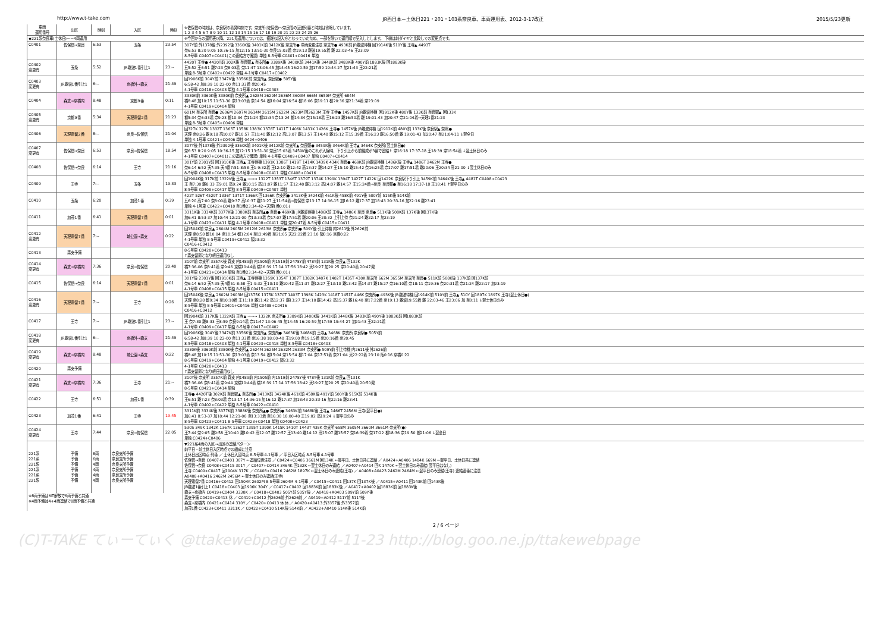http://www.t-take.com JR西日本－土休日221・201・103系奈良車、車両運用表、2012-3-17改正 2015/5/23更新
| 車両 運用番号 | 出区 | 時刻 | 入区 | 時刻 | ※佐保信の時刻は、奈良駅の着発時刻です。奈支所(佐保信)～奈良間の回送列番と時刻は省略しています。 1 2 3 4 5 6 7 8 9 10 11 12 13 14 15 16 17 18 19 20 21 22 23 24 25 26 |
| --- | --- | --- | --- | --- | --- |
| ◆221系奈良車(土休日)－－4両運用 | | | | | ※今回からの運用表以降、221系運用については、複雑な記入方となっていたため、一部を除いて運用順で記入しとします。 下線は前ダイヤと比較しての変更点です。 |
| C0401 | 佐保信→奈良 | 6:53 | 五条 | 23:54 | 307Y前 外1378後 外2392後 3360K後 3401K前 3412K後 奈支所● 車両変更注意 奈支所● 493K前 JR難波待機 回1914K後 510Y後 王寺▲ 4493T |
| | | | | | 奈6:53 8:20 9:05 10:36-15 加12:15 13:51-30 奈良15:03着 奈19:13 難波19:55着 難 22:03-46 王23:09 |
| | | | | | 8-5号車 C0407+C0401(この連結方で確認) 単独 8-5号車 C0401+C0416 単独 |
| C0402 変更有 | 五条 | 5:52 | JR難波1番引上1 | 23:-- | 4420T 王寺● 4420T前 302K後 奈良駅▲ 奈支所● 3389K後 3400K前 3441K後 3448K前 3483K後 490Y前 1883K後 回1883K後 五5:52 王6:51 難7:23 奈8:03着 奈11:47 13:06-45 加14:45 16:20-59 加17:59 19:44-27 加21:43 王22:21着 単独 8-5号車 C0402+C0422 単独 4-1号車 C0417+C0402 |
| C0403 変更有 | JR難波1番引上1 | 6:-- | 京橋外→森支 | 21:49 | 回1906K前 304Y前 3347K後 3356K前 奈支所▲ 奈良駅● 505Y後 6:58-42 加8:39 10:22-00 奈11:33着 奈20:45 4-1号車 C0418+C0403 単独 4-1号車 C0418+C0403 |
| C0404 | 森支→京橋内 | 8:48 | 京都9番 | 0:11 | 3330K前 3369K後 3380K前 奈支所▲ 2628M 2629M 2636M 3603M 666M 3659M 奈支所 684M 橋8:48 加10:15 11:51-30 奈13:03着 奈14:54 都16:04 奈16:54 都18:06 奈19:11 都20:36 奈21:34着 奈23:09 4-1号車 C0419+C0404 単独 |
| C0405 変更有 | 京都9番 | 5:34 | 天理電留2番 | 21:23 | 601M 奈支所 奈良● 2606M 2607M 2614M 2615M 2622M 2623M 回2623M 王寺 王寺● 1457K前 JR難波待機 回1912K後 480Y後 133K前 奈良駅▲ 回133K 都5:34 奈6:33着 奈9:23 都10:34 奈11:24 都12:34 奈13:24 都14:34 奈15:18着 王16:23 難16:50着 難 19:01-43 加20:47 奈21:04着→天理1番21:23 単独 8-5号車 C0405+C0406 単独 |
| C0406 | 天理電留2番 | 8:-- | 奈良→佐保信 | 21:04 | 回327K 327K 1332T 1363T 1358K 1383K 1378T 1411T 1406K 1431K 1426K 王寺● 1457K後 JR難波待機 回1912K前 480Y前 133K後 奈良駅▲ 奈電● 天理 奈8:26 難9:18 高10:07 難10:57 王11:40 難12:12 高13:07 難13:57 王14:40 難15:12 王15:39着 王16:23 難16:50着 難 19:01-43 加20:47 奈21:04-11 ↓翌全日 単独 4-1号車 C0421+C0406 単独 0424+0406 |
| C0407 変更有 | 佐保信→奈良 | 6:53 | 奈良→佐保信 | 18:54 | 307Y後 外1378後 外2392後 3360K前 3401K後 3412K前 奈支所▲ 奈良駅● 3459K後 3464K前 王寺▲ 3464K 奈支所(翌土休日●) 奈6:53 8:20 9:05 10:36-15 加12:15 13:51-30 奈良15:03着 3459K後のこれが入線時、下り引上から前編成が3番で連結↑ 奈16:18 17:37-18 王18:39 奈18:54着 ↓翌土休日のみ 4-1号車 C0407+C0401(この連結方で確認) 単独 4-1号車 C0409+C0407 単独 C0407+C0414 |
| C0408 | 佐保信→奈良 | 6:14 | 王寺 | 21:16 | 301Y前 2301Y前 回1910K後 王寺▲ 王寺待機 1391K 1386T 1419T 1414K 1439K 434K 奈良● 469K前 JR難波待機 1486K後 王寺▲ 1486T 2462M 王寺● 奈6:14 6:52 天7:35-天4番7:51-8:58-王1-9:32着 王12:10 難12:42 高13:37 難14:27 王15:10 難15:42 奈16:25着 奈17:07 難17:51着 難20:06 王20:34 高21:00 ↓翌土休日のみ 8-5号車 C0408+C0415 単独 8-5号車 C0408+C0411 単独 C0408+C0416 |
| C0409 | 王寺 | 7:-- | 五条 | 19:33 | 回1904K後 317K前 1322K後 王寺▲ →→→ 1322T 1353T 1346T 1379T 1374K 1399K 1394T 1427T 1422K 回1422K 奈良駅下り引上 3459K前 3464K後 王寺▲ 4481T C0408+C0423 王 奈7:30 難8:33 王9:01 高9:24 難10:15 高11:07 難11:57 王12:40 難13:12 高14:07 難14:57 王15:24着→奈良 奈良駅● 奈16:18 17:37-18 王18:41 ↑翌平日のみ 8-5号車 C0409+C0417 単独 8-5号車 C0409+C0407 単独 |
| C0410 | 五条 | 6:20 | 加茂1番 | 0:39 | 422T 526T 4529T 1336T 1371T 1366K 回1366K 奈支所● 3413K後 3424K前 461K後 458K前 491Y後 500Y前 515K後 514K前 五6:20 高7:00 奈8:00着 難9:37 高10:37 難11:27 王11:54着→佐保信 奈13:17 14:36-15 加16:12 難17:37 加18:43 20:33-16 加22:16 難23:41 単独 4-1号車 C0422+C0410 奈1番23:34-42→天理1番0:01↓ |
| C0411 | 加茂1番 | 6:41 | 天理電留7番 | 0:01 | 3311K後 3334K前 3377K後 3388K前 奈支所▲● 奈良● 469K後 JR難波待機 1486K前 王寺▲ 1486K 奈良 奈良● 511K後 508K前 137K後 回137K後 加6:41 8:53-37 加10:44 12:21-00 奈13:33着 奈17:07 難17:51着 難20:06 王20:32 上引上待 奈21:24 難22:17 加23:19 4-1号車 C0423+C0411 単独 4-1号車 C0408+C0411 単独 奈20:47着 8-5号車 C0415+C0411 |
| C0412 変更有 | 天理電留7番 | 7:-- | 城公園→森支 | 0:22 | 回1504K前 奈良▲ 2604M 2605M 2612M 2613M 奈支所● 奈支所● 509Y後 引上待機 内2611後 外2626前 天理 奈8:58 都10:04 奈10:54 都12:04 奈12:49着 奈21:05 天22:22着 23:10 阪0:16 京橋0:22 4-1号車 単独 8-5号車 C0419+C0412 阪23:32 C0416+C0412 |
| C0413 | 森支予備 | | | | 8-5号車 C0420+C0413 ↑森支留置となり終日運用なし |
| C0414 変更有 | 森支→京橋内 | 7:36 | 奈良→佐保信 | 20:40 | 310Y前 奈支所 3357K後 森支 内1489前 内1505前 内1519前 2478Y前 478Y前 131K後 奈良▲ 回132K 橋7:36-06 奈8:41着 奈9:46 京橋10:44着 橋16:39 17:14 17:56 18:42 天19:27 加20:25 奈20:40着 20:47発 4-1号車 C0421+C0414 単独 奈1番23:34-42→天理1番0:01↓ |
| C0415 | 佐保信→奈良 | 6:14 | 天理電留7番 | 0:01 | 301Y後 2301Y後 回1910K前 王寺▲ 王寺待機 1359K 1354T 1387T 1382K 1407K 1402T 1435T 430K 奈支所 662M 3655M 奈支所 奈良● 511K前 508K後 137K前 回137K前 奈6:14 6:52 天7:35-天4番51-8:58-王1-9:32 王10:10 難10:42 高11:37 難12:27 王13:10 難13:42 高14:37 難15:27 奈16:10着 奈18:11 奈19:36 奈20:31着 奈21:24 難22:17 加23:19 4-1号車 C0408+C0415 単独 8-5号車 C0415+C0411 |
| C0416 変更有 | 天理電留7番 | 7:-- | 王寺 | 0:26 | 回1504K後 奈良▲ 2602M 2603M 回1375K 1375K 1370T 1403T 1398K 1423K 1418T 1451T 446K 奈支所● 493K後 JR難波待機 回1914K前 510Y前 王寺▲ 510Y 回1897K 1897K 王寺(翌土休日●) 天理 奈8:28 都9:34 奈10:18着 王11:10 難11:42 高12:37 難13:27 王14:10 難14:42 高15:37 難16:40 奈17:22着 奈19:13 難波19:55着 難 22:03-46 王23:06 加 奈0:11 ↓翌土休日のみ 8-5号車 単独 8-5号車 C0401+C0416 単独 C0408+C0416 C0416+C0412 |
| C0417 | 王寺 | 7:-- | JR難波1番引上1 | 23:-- | 回1904K前 317K後 1322K前 王寺▲ →→→ 1322K 奈支所● 3389K前 3400K後 3441K前 3448K後 3483K前 490Y後 1883K前 回1883K前 王 奈7:30 難8:33 王8:59 奈良9:14着 奈11:47 13:06-45 加14:45 16:20-59 加17:59 19:44-27 加21:43 王22:21着 4-1号車 C0409+C0417 単独 8-5号車 C0417+C0402 |
| C0418 変更有 | JR難波1番引上1 | 6:-- | 京橋外→森支 | 21:49 | 回1906K後 304Y後 3347K前 3356K後 奈支所▲ 奈支所● 3463K後 3468K前 王寺▲ 3468K 奈支所 奈良駅● 505Y前 6:58-42 加8:39 10:22-00 奈11:33着 奈16:38 18:00-40 王19:00 奈19:15着 奈20:16着 奈20:45 8-5号車 C0418+C0403 単独 4-1号車 C0423+C0418 単独 8-5号車 C0418+C0403 |
| C0419 変更有 | 森支→京橋内 | 8:48 | 城公園→森支 | 0:22 | 3330K後 3369K前 3380K後 奈支所▲ 2624M 2625M 2632M 2633M 奈支所● 509Y前 引上待機 内2611後 外2626前 橋8:48 加10:15 11:51-30 奈13:03着 奈13:54 都15:04 奈15:54 都17:04 奈17:51着 奈21:04 天22:22着 23:10 阪0:16 京橋0:22 8-5号車 C0419+C0404 単独 4-1号車 C0419+C0412 阪23:32 |
| C0420 | 森支予備 | | | | 4-1号車 C0420+C0413 ↑森支留置となり終日運用なし |
| C0421 変更有 | 森支→京橋内 | 7:36 | 王寺 | 21:-- | 310Y後 奈支所 3357K前 森支 内1489前 内1505前 内1519前 2478Y後 478Y後 131K前 奈良▲ 回131K 橋7:36-06 奈8:41着 奈9:44 京橋10:44着 橋16:39 17:14 17:56 18:42 天19:27 加20:25 奈20:40着 20:50発 8-5号車 C0421+C0414 単独 |
| C0422 | 王寺 | 6:51 | 加茂1番 | 0:39 | 王寺● 4420T後 302K前 奈良駅▲ 奈支所● 3413K前 3424K後 461K前 458K後 491Y前 500Y後 515K前 514K後 王6:51 難7:23 奈8:03着 奈13:17 14:36-15 加16:12 難17:37 加18:43 20:33-16 加22:16 難23:41 4-1号車 C0402+C0422 単独 8-5号車 C0422+C0410 |
| C0423 | 加茂1番 | 6:41 | 王寺 | 19:45 | 3311K前 3334K後 3377K前 3388K後 奈支所▲● 奈支所● 3463K前 3468K後 王寺▲ 1466T 2456M 王寺(翌平日●) 加6:41 8:53-37 加10:44 12:21-00 奈13:33着 奈16:38 18:00-40 王19:02 高19:24 ↓翌平日のみ 8-5号車 C0423+C0411 8-5号車 C0423+C0418 単独 C0408+C0423 |
| C0424 変更有 | 王寺 | 7:44 | 奈良→佐保信 | 22:05 | 530S 349K 1342K 1367K 1362T 1395T 1390K 1415K 1410T 1443T 438K 奈支所 658M 3605M 3660M 3661M 奈支所(●) 王7:44 奈9:05 難9:58 王10:40 難10:42 高12:07 難12:57 王13:40 難14:12 高15:07 難15:57 奈16:39着 奈17:22 都18:36 奈19:50 都21:06 ↓翌全日 単独 C0424+C0406 |
| 221系 221系 221系 221系 221系 221系 | 予備 予備 予備 予備 予備 予備 | 8両 6両 4両 4両 4両 4両 | 奈良支所予備 奈良支所予備 奈良支所予備 奈良支所予備 奈良支所予備 奈良支所予備 | | ▼221系4両の入区→出区の連結パターン 前平日・前土休日入区時点での組成に注意 土休日出区時点 列番 ／ 土休日入区時点 8-5号車 4-1号車 ／ 平日入区時点 8-5号車 4-1号車 佐保信→奈良 C0407+C0401 307Y ←連結位置注意 ／ C0424+C0406 3661M 回134K ←翌平日、土休日共に連結 ／ A0424+A0406 1484K 669M ←翌平日、土休日共に連結 佐保信→奈良 C0408+C0415 301Y ／ C0407+C0414 3464K 回132K ←翌土休日のみ連結 ／ A0407+A0414 回K 1470K ←翌土休日のみ連結(翌平日はなし) 王寺 C0409+C0417 回1904K 317K ／ C0408+C0416 2462M 1897K ←翌土休日のみ連結(王寺) ／ A0408+A0423 2462M 2464M ←翌平日のみ連結(王寺) 連結運番に注意 A0408+A0416 2462M 2456M ←翌土休日のみ連結(王寺) 天理電留7番 C0416+C0412 回1504K 2602M 8-5号車 2604M 4-1号車 ／ C0415+C0411 回137K 回137K後 ／ A0415+A0411 回143K前 回143K後 JR難波1番引上1 C0418+C0403 回1906K 304Y ／ C0417+C0402 回1883K前 回1883K後 ／ A0417+A0402 回1883K前 回1883K後 森支→京橋内 C0419+C0404 3330K ／ C0418+C0403 505Y前 505Y後 ／ A0418+A0403 509Y前 509Y後 森支予備 C0420+C0413 休 ／ C0419+C0412 外2626前 外2626前 ／ A0419+A0412 511Y前 511Y後 森支→京橋内 C0421+C0414 310Y ／ C0420+C0413 休 休 ／ A0420+A0413 外3357後 外3357前 加茂1番 C0423+C0411 3311K ／ C0422+C0410 514K後 514K前 ／ A0422+A0410 514K後 514K前 |
| ※8両予備はMT解放で6両予備と共通 ※4両予備は4+4両連結で8両予備と共通 | | | | | |
2 / 6 ページ
(C)T-TAKE てぃーてぃく @ttakewebpage 2014-11-23 http://blog.goo.ne.jp/ttakewebpage